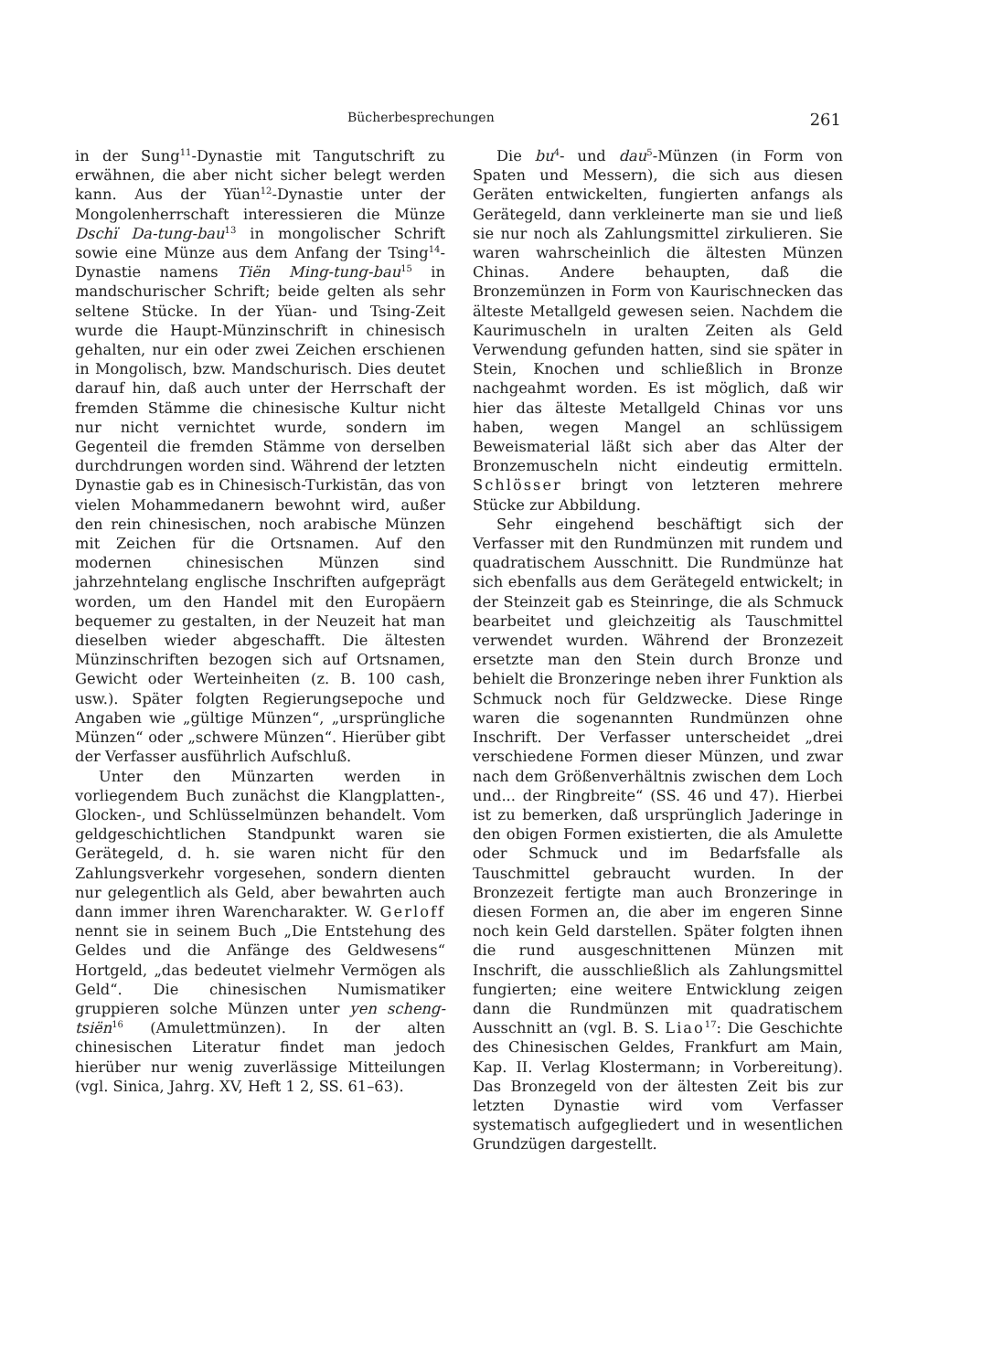Bücherbesprechungen 261
in der Sung<sup>11</sup>-Dynastie mit Tangutschrift zu erwähnen, die aber nicht sicher belegt werden kann. Aus der Yüan<sup>12</sup>-Dynastie unter der Mongolenherrschaft interessieren die Münze Dschï Da-tung-bau<sup>13</sup> in mongolischer Schrift sowie eine Münze aus dem Anfang der Tsing<sup>14</sup>-Dynastie namens Tiën Ming-tung-bau<sup>15</sup> in mandschurischer Schrift; beide gelten als sehr seltene Stücke. In der Yüan- und Tsing-Zeit wurde die Haupt-Münzinschrift in chinesisch gehalten, nur ein oder zwei Zeichen erschienen in Mongolisch, bzw. Mandschurisch. Dies deutet darauf hin, daß auch unter der Herrschaft der fremden Stämme die chinesische Kultur nicht nur nicht vernichtet wurde, sondern im Gegenteil die fremden Stämme von derselben durchdrungen worden sind. Während der letzten Dynastie gab es in Chinesisch-Turkistān, das von vielen Mohammedanern bewohnt wird, außer den rein chinesischen, noch arabische Münzen mit Zeichen für die Ortsnamen. Auf den modernen chinesischen Münzen sind jahrzehntelang englische Inschriften aufgeprägt worden, um den Handel mit den Europäern bequemer zu gestalten, in der Neuzeit hat man dieselben wieder abgeschafft. Die ältesten Münzinschriften bezogen sich auf Ortsnamen, Gewicht oder Werteinheiten (z. B. 100 cash, usw.). Später folgten Regierungsepoche und Angaben wie „gültige Münzen“, „ursprüngliche Münzen“ oder „schwere Münzen“. Hierüber gibt der Verfasser ausführlich Aufschluß.
Unter den Münzarten werden in vorliegendem Buch zunächst die Klangplatten-, Glocken-, und Schlüsselmünzen behandelt. Vom geldgeschichtlichen Standpunkt waren sie Gerätegeld, d. h. sie waren nicht für den Zahlungsverkehr vorgesehen, sondern dienten nur gelegentlich als Geld, aber bewahrten auch dann immer ihren Warencharakter. W. Gerloff nennt sie in seinem Buch „Die Entstehung des Geldes und die Anfänge des Geldwesens“ Hortgeld, „das bedeutet vielmehr Vermögen als Geld“. Die chinesischen Numismatiker gruppieren solche Münzen unter yen scheng-tsiën<sup>16</sup> (Amulettmünzen). In der alten chinesischen Literatur findet man jedoch hierüber nur wenig zuverlässige Mitteilungen (vgl. Sinica, Jahrg. XV, Heft 1 2, SS. 61–63).
Die bu<sup>4</sup>- und dau<sup>5</sup>-Münzen (in Form von Spaten und Messern), die sich aus diesen Geräten entwickelten, fungierten anfangs als Gerätegeld, dann verkleinerte man sie und ließ sie nur noch als Zahlungsmittel zirkulieren. Sie waren wahrscheinlich die ältesten Münzen Chinas. Andere behaupten, daß die Bronzemünzen in Form von Kaurischnecken das älteste Metallgeld gewesen seien. Nachdem die Kaurimuscheln in uralten Zeiten als Geld Verwendung gefunden hatten, sind sie später in Stein, Knochen und schließlich in Bronze nachgeahmt worden. Es ist möglich, daß wir hier das älteste Metallgeld Chinas vor uns haben, wegen Mangel an schlüssigem Beweismaterial läßt sich aber das Alter der Bronzemuscheln nicht eindeutig ermitteln. Schlösser bringt von letzteren mehrere Stücke zur Abbildung.
Sehr eingehend beschäftigt sich der Verfasser mit den Rundmünzen mit rundem und quadratischem Ausschnitt. Die Rundmünze hat sich ebenfalls aus dem Gerätegeld entwickelt; in der Steinzeit gab es Steinringe, die als Schmuck bearbeitet und gleichzeitig als Tauschmittel verwendet wurden. Während der Bronzezeit ersetzte man den Stein durch Bronze und behielt die Bronzeringe neben ihrer Funktion als Schmuck noch für Geldzwecke. Diese Ringe waren die sogenannten Rundmünzen ohne Inschrift. Der Verfasser unterscheidet „drei verschiedene Formen dieser Münzen, und zwar nach dem Größenverhältnis zwischen dem Loch und... der Ringbreite“ (SS. 46 und 47). Hierbei ist zu bemerken, daß ursprünglich Jaderinge in den obigen Formen existierten, die als Amulette oder Schmuck und im Bedarfsfalle als Tauschmittel gebraucht wurden. In der Bronzezeit fertigte man auch Bronzeringe in diesen Formen an, die aber im engeren Sinne noch kein Geld darstellen. Später folgten ihnen die rund ausgeschnittenen Münzen mit Inschrift, die ausschließlich als Zahlungsmittel fungierten; eine weitere Entwicklung zeigen dann die Rundmünzen mit quadratischem Ausschnitt an (vgl. B. S. Liao<sup>17</sup>: Die Geschichte des Chinesischen Geldes, Frankfurt am Main, Kap. II. Verlag Klostermann; in Vorbereitung). Das Bronzegeld von der ältesten Zeit bis zur letzten Dynastie wird vom Verfasser systematisch aufgegliedert und in wesentlichen Grundzügen dargestellt.